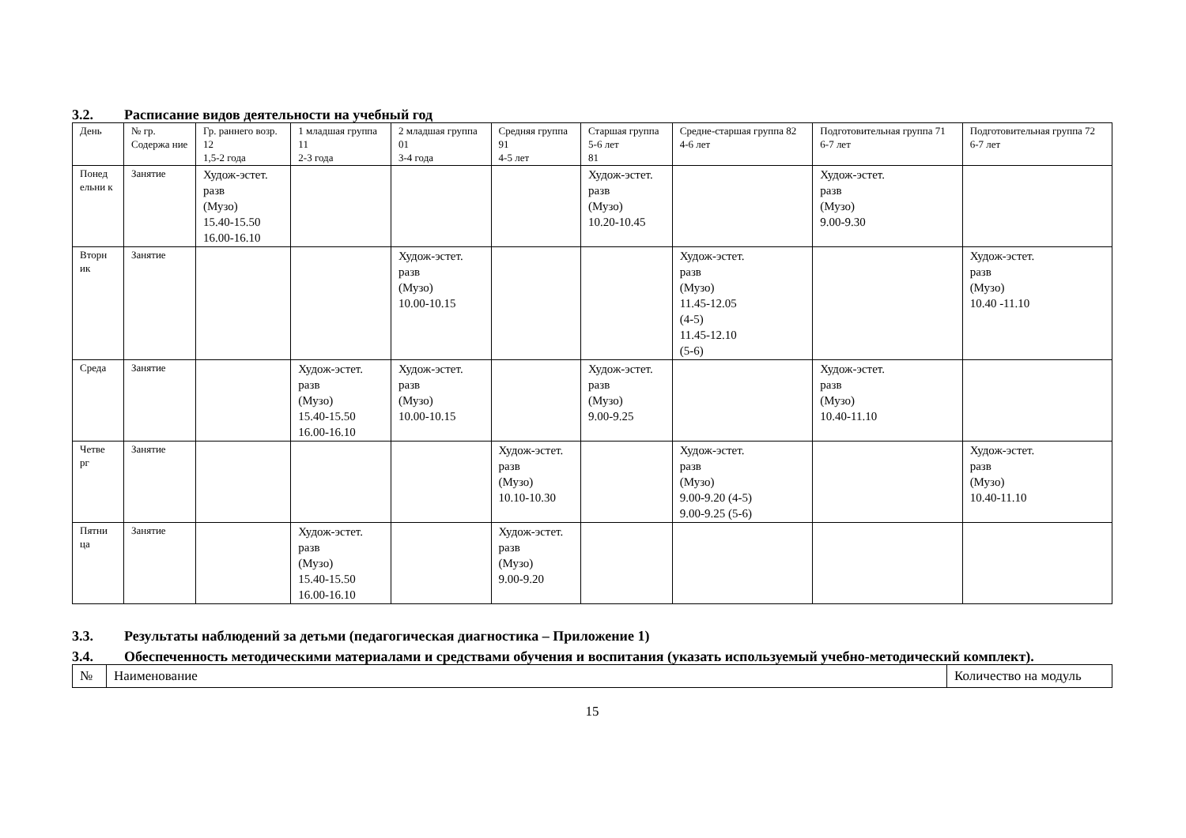3.2. Расписание видов деятельности на учебный год
| День | № гр. Содержа ние | Гр. раннего возр. 12 1,5-2 года | 1 младшая группа 11 2-3 года | 2 младшая группа 01 3-4 года | Средняя группа 91 4-5 лет | Старшая группа 5-6 лет 81 | Средне-старшая группа 82 4-6 лет | Подготовительная группа 71 6-7 лет | Подготовительная группа 72 6-7 лет |
| --- | --- | --- | --- | --- | --- | --- | --- | --- | --- |
| Понед ельни к | Занятие | Худож-эстет. разв (Музо) 15.40-15.50 16.00-16.10 | | | | Худож-эстет. разв (Музо) 10.20-10.45 | | Худож-эстет. разв (Музо) 9.00-9.30 | |
| Вторн ик | Занятие | | | Худож-эстет. разв (Музо) 10.00-10.15 | | | Худож-эстет. разв (Музо) 11.45-12.05 (4-5) 11.45-12.10 (5-6) | | Худож-эстет. разв (Музо) 10.40 -11.10 |
| Среда | Занятие | | Худож-эстет. разв (Музо) 15.40-15.50 16.00-16.10 | Худож-эстет. разв (Музо) 10.00-10.15 | | Худож-эстет. разв (Музо) 9.00-9.25 | | Худож-эстет. разв (Музо) 10.40-11.10 | |
| Четве рг | Занятие | | | | Худож-эстет. разв (Музо) 10.10-10.30 | | Худож-эстет. разв (Музо) 9.00-9.20 (4-5) 9.00-9.25 (5-6) | | Худож-эстет. разв (Музо) 10.40-11.10 |
| Пятни ца | Занятие | | Худож-эстет. разв (Музо) 15.40-15.50 16.00-16.10 | | Худож-эстет. разв (Музо) 9.00-9.20 | | | | |
3.3. Результаты наблюдений за детьми (педагогическая диагностика – Приложение 1)
3.4. Обеспеченность методическими материалами и средствами обучения и воспитания (указать используемый учебно-методический комплект).
| № | Наименование | Количество на модуль |
15